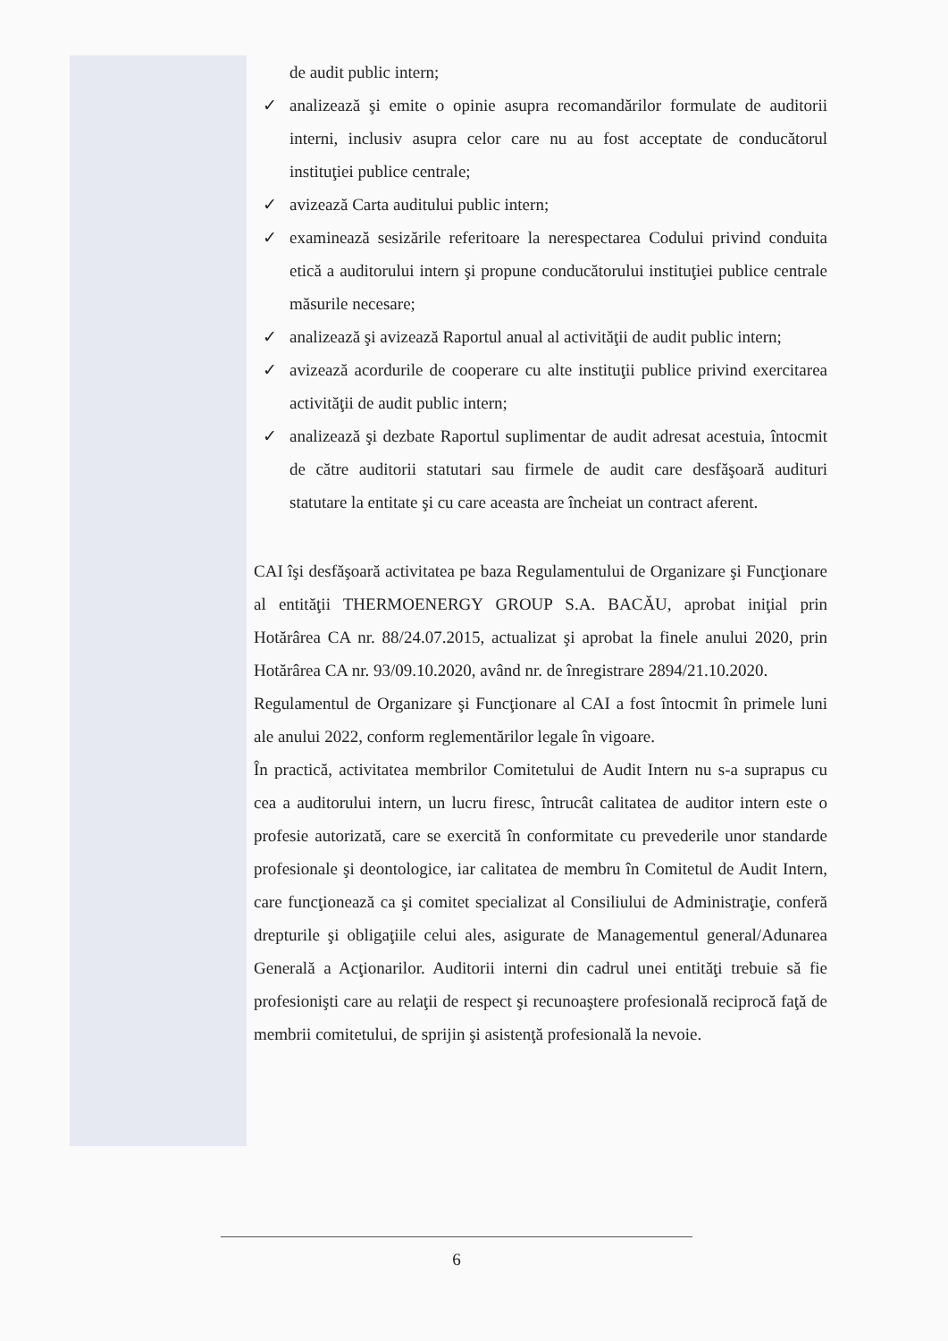de audit public intern;
✓ analizează şi emite o opinie asupra recomandărilor formulate de auditorii interni, inclusiv asupra celor care nu au fost acceptate de conducătorul instituţiei publice centrale;
✓ avizează Carta auditului public intern;
✓ examinează sesizările referitoare la nerespectarea Codului privind conduita etică a auditorului intern şi propune conducătorului instituţiei publice centrale măsurile necesare;
✓ analizează şi avizează Raportul anual al activităţii de audit public intern;
✓ avizează acordurile de cooperare cu alte instituţii publice privind exercitarea activităţii de audit public intern;
✓ analizează şi dezbate Raportul suplimentar de audit adresat acestuia, întocmit de către auditorii statutari sau firmele de audit care desfăşoară audituri statutare la entitate şi cu care aceasta are încheiat un contract aferent.
CAI îşi desfăşoară activitatea pe baza Regulamentului de Organizare şi Funcţionare al entităţii THERMOENERGY GROUP S.A. BACĂU, aprobat iniţial prin Hotărârea CA nr. 88/24.07.2015, actualizat şi aprobat la finele anului 2020, prin Hotărârea CA nr. 93/09.10.2020, având nr. de înregistrare 2894/21.10.2020.
Regulamentul de Organizare şi Funcţionare al CAI a fost întocmit în primele luni ale anului 2022, conform reglementărilor legale în vigoare.
În practică, activitatea membrilor Comitetului de Audit Intern nu s-a suprapus cu cea a auditorului intern, un lucru firesc, întrucât calitatea de auditor intern este o profesie autorizată, care se exercită în conformitate cu prevederile unor standarde profesionale şi deontologice, iar calitatea de membru în Comitetul de Audit Intern, care funcţionează ca şi comitet specializat al Consiliului de Administraţie, conferă drepturile şi obligaţiile celui ales, asigurate de Managementul general/Adunarea Generală a Acţionarilor. Auditorii interni din cadrul unei entităţi trebuie să fie profesionişti care au relaţii de respect şi recunoaştere profesională reciprocă faţă de membrii comitetului, de sprijin şi asistenţă profesională la nevoie.
6